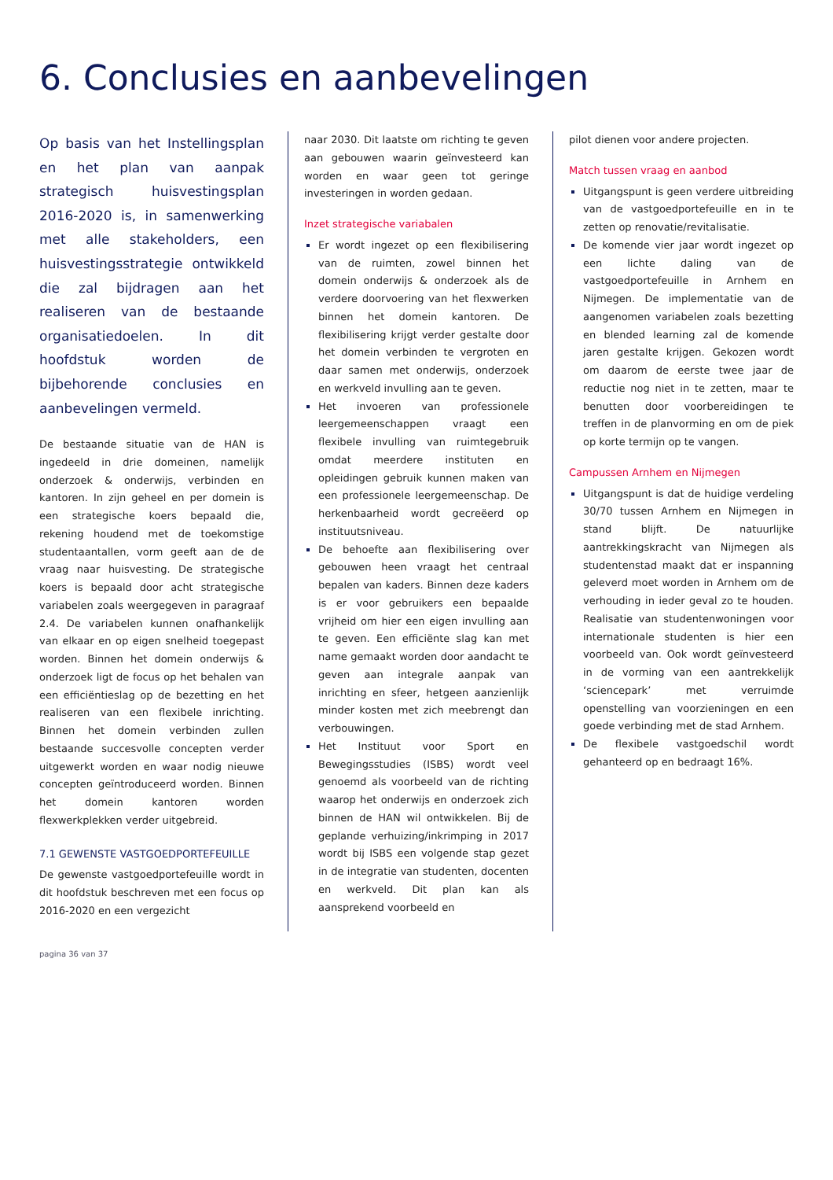6. Conclusies en aanbevelingen
Op basis van het Instellingsplan en het plan van aanpak strategisch huisvestingsplan 2016-2020 is, in samenwerking met alle stakeholders, een huisvestingsstrategie ontwikkeld die zal bijdragen aan het realiseren van de bestaande organisatiedoelen. In dit hoofdstuk worden de bijbehorende conclusies en aanbevelingen vermeld.
De bestaande situatie van de HAN is ingedeeld in drie domeinen, namelijk onderzoek & onderwijs, verbinden en kantoren. In zijn geheel en per domein is een strategische koers bepaald die, rekening houdend met de toekomstige studentaantallen, vorm geeft aan de de vraag naar huisvesting. De strategische koers is bepaald door acht strategische variabelen zoals weergegeven in paragraaf 2.4. De variabelen kunnen onafhankelijk van elkaar en op eigen snelheid toegepast worden. Binnen het domein onderwijs & onderzoek ligt de focus op het behalen van een efficiëntieslag op de bezetting en het realiseren van een flexibele inrichting. Binnen het domein verbinden zullen bestaande succesvolle concepten verder uitgewerkt worden en waar nodig nieuwe concepten geïntroduceerd worden. Binnen het domein kantoren worden flexwerkplekken verder uitgebreid.
7.1 GEWENSTE VASTGOEDPORTEFEUILLE
De gewenste vastgoedportefeuille wordt in dit hoofdstuk beschreven met een focus op 2016-2020 en een vergezicht
naar 2030. Dit laatste om richting te geven aan gebouwen waarin geïnvesteerd kan worden en waar geen tot geringe investeringen in worden gedaan.
Inzet strategische variabalen
Er wordt ingezet op een flexibilisering van de ruimten, zowel binnen het domein onderwijs & onderzoek als de verdere doorvoering van het flexwerken binnen het domein kantoren. De flexibilisering krijgt verder gestalte door het domein verbinden te vergroten en daar samen met onderwijs, onderzoek en werkveld invulling aan te geven.
Het invoeren van professionele leergemeenschappen vraagt een flexibele invulling van ruimtegebruik omdat meerdere instituten en opleidingen gebruik kunnen maken van een professionele leergemeenschap. De herkenbaarheid wordt gecreëerd op instituutsniveau.
De behoefte aan flexibilisering over gebouwen heen vraagt het centraal bepalen van kaders. Binnen deze kaders is er voor gebruikers een bepaalde vrijheid om hier een eigen invulling aan te geven. Een efficiënte slag kan met name gemaakt worden door aandacht te geven aan integrale aanpak van inrichting en sfeer, hetgeen aanzienlijk minder kosten met zich meebrengt dan verbouwingen.
Het Instituut voor Sport en Bewegingsstudies (ISBS) wordt veel genoemd als voorbeeld van de richting waarop het onderwijs en onderzoek zich binnen de HAN wil ontwikkelen. Bij de geplande verhuizing/inkrimping in 2017 wordt bij ISBS een volgende stap gezet in de integratie van studenten, docenten en werkveld. Dit plan kan als aansprekend voorbeeld en
pilot dienen voor andere projecten.
Match tussen vraag en aanbod
Uitgangspunt is geen verdere uitbreiding van de vastgoedportefeuille en in te zetten op renovatie/revitalisatie.
De komende vier jaar wordt ingezet op een lichte daling van de vastgoedportefeuille in Arnhem en Nijmegen. De implementatie van de aangenomen variabelen zoals bezetting en blended learning zal de komende jaren gestalte krijgen. Gekozen wordt om daarom de eerste twee jaar de reductie nog niet in te zetten, maar te benutten door voorbereidingen te treffen in de planvorming en om de piek op korte termijn op te vangen.
Campussen Arnhem en Nijmegen
Uitgangspunt is dat de huidige verdeling 30/70 tussen Arnhem en Nijmegen in stand blijft. De natuurlijke aantrekkingskracht van Nijmegen als studentenstad maakt dat er inspanning geleverd moet worden in Arnhem om de verhouding in ieder geval zo te houden. Realisatie van studentenwoningen voor internationale studenten is hier een voorbeeld van. Ook wordt geïnvesteerd in de vorming van een aantrekkelijk ‘sciencepark’ met verruimde openstelling van voorzieningen en een goede verbinding met de stad Arnhem.
De flexibele vastgoedschil wordt gehanteerd op en bedraagt 16%.
pagina 36 van 37